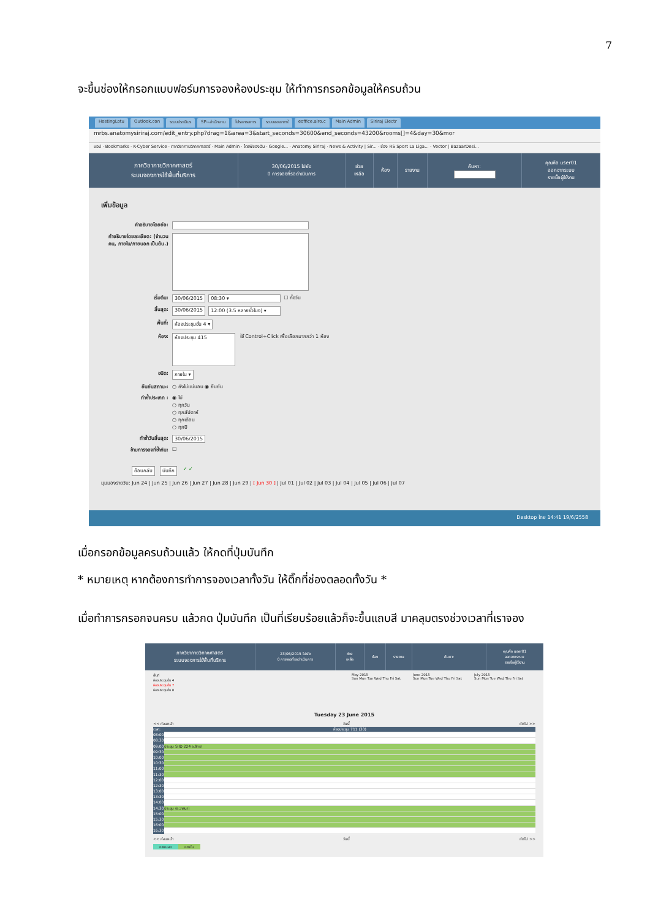7
จะขึ้นช่องให้กรอกแบบฟอร์มการจองห้องประชุม ให้ทำการกรอกข้อมูลให้ครบถ้วน
HostingLotu Outlook.con ระบบประเมินร SP--สำนักงาน โปรแกรมการ ระบบจองการใ eoffice.alro.c Main Admin Siriraj Electr
mrbs.anatomysiriraj.com/edit_entry.php?drag=1&area=3&start_seconds=30600&end_seconds=43200&rooms[]=4&day=30&mor
แอป · Bookmarks · K-Cyber Service · ภาควิชากายวิภาคศาสตร์ · Main Admin · ไดรฟ์ของฉัน - Google... · Anatomy Siriraj · News & Activity | Sir... · ช่อง RS Sport La Liga... · Vector | BazaarDesi...
ภาควิชากายวิภาคศาสตร์
ระบบจองการใช้พื้นที่บริการ
30/06/2015 ไปยัง
0 การจองที่รอดำเนินการ
ช่วยเหลือ ห้อง รายงาน ค้นหา:
คุณคือ user01
ออกจากระบบ
รายชื่อผู้ใช้งาน
เพิ่มข้อมูล
คำอธิบายโดยย่อ:
คำอธิบายโดยละเอียด: (จำนวนคน, ภายใน/ภายนอก เป็นต้น.)
เริ่มต้น: 30/06/2015 08:30 ▾ ☐ ทั้งวัน
สิ้นสุด: 30/06/2015 12:00 (3.5 หลายชั่วโมง) ▾
พื้นที่: ห้องประชุมชั้น 4 ▾
ห้อง: ห้องประชุม 415 ใช้ Control+Click เพื่อเลือกมากกว่า 1 ห้อง
ชนิด: ภายใน ▾
ยืนยันสถานะ: ○ ยังไม่แน่นอน ◉ ยืนยัน
ทำซ้ำประเภท : ◉ ไม่
○ ทุกวัน
○ ทุกสัปดาห์
○ ทุกเดือน
○ ทุกปี
ทำซ้ำวันสิ้นสุด: 30/06/2015
ข้ามการจองที่ซ้ำกัน: ☐
ย้อนกลับ บันทึก ✓ ✓
มุมมองรายวัน: Jun 24 | Jun 25 | Jun 26 | Jun 27 | Jun 28 | Jun 29 | [ Jun 30 ] | Jul 01 | Jul 02 | Jul 03 | Jul 04 | Jul 05 | Jul 06 | Jul 07
Desktop ไทย 14:41 19/6/2558
เมื่อกรอกข้อมูลครบถ้วนแล้ว ให้กดที่ปุ่มบันทึก
* หมายเหตุ หากต้องการทำการจองเวลาทั้งวัน ให้ติ๊กที่ช่องตลอดทั้งวัน *
เมื่อทำการกรอกจนครบ แล้วกด ปุ่มบันทึก เป็นที่เรียบร้อยแล้วก็จะขึ้นแถบสี มาคลุมตรงช่วงเวลาที่เราจอง
ภาควิชากายวิภาคศาสตร์
ระบบจองการใช้พื้นที่บริการ
23/06/2015 ไปยัง
0 การจองที่รอดำเนินการ
ช่วยเหลือ ห้อง รายงาน ค้นหา:
คุณคือ user01
ออกจากระบบ
รายชื่อผู้ใช้งาน
พื้นที่
ห้องประชุมชั้น 4
ห้องประชุมชั้น 7
ห้องประชุมชั้น 8
May 2015
Sun Mon Tue Wed Thu Fri Sat
June 2015
Sun Mon Tue Wed Thu Fri Sat
July 2015
Sun Mon Tue Wed Thu Fri Sat
Tuesday 23 June 2015
<< ก่อนหน้า วันนี้ ถัดไป >>
เวลา: ห้องประชุม 711 (30)
08:00
08:30
09:00 ประชุม SIID 224 อ.ฮิทรา
09:30
10:00
10:30
11:00
11:30
12:00
12:30
13:00
13:30
14:00
14:30 ประชุม (อ.วาสนา)
15:00
15:30
16:00
16:30
<< ก่อนหน้า วันนี้ ถัดไป >>
ภายนอก ภายใน